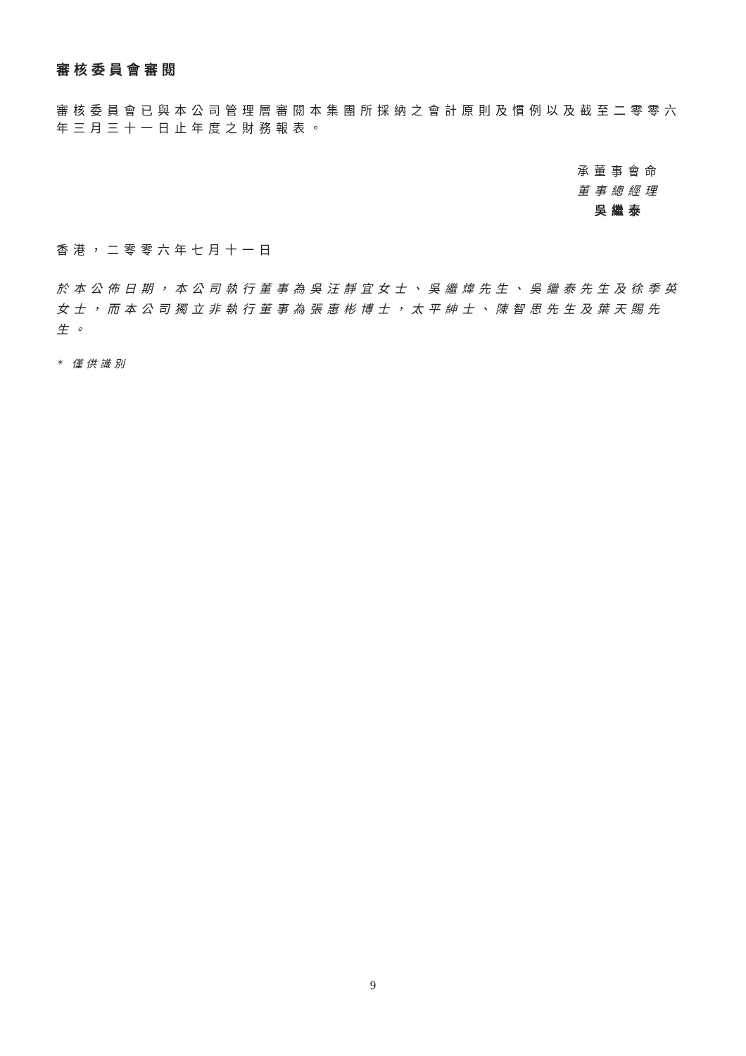審核委員會審閱
審核委員會已與本公司管理層審閱本集團所採納之會計原則及慣例以及截至二零零六年三月三十一日止年度之財務報表。
承董事會命
董事總經理
吳繼泰
香港，二零零六年七月十一日
於本公佈日期，本公司執行董事為吳汪靜宜女士、吳繼煒先生、吳繼泰先生及徐季英女士，而本公司獨立非執行董事為張惠彬博士，太平紳士、陳智思先生及葉天賜先生。
* 僅供識別
9